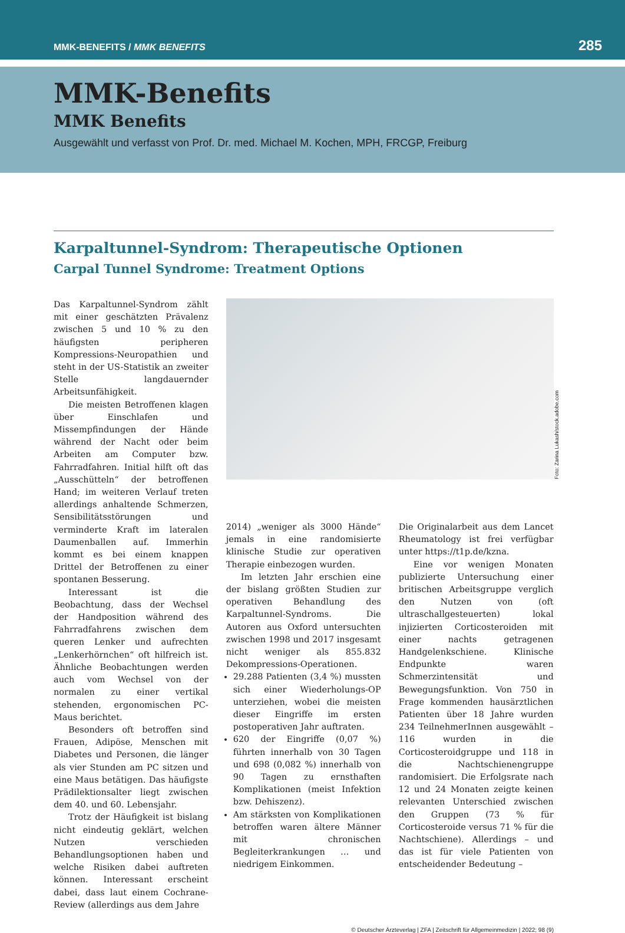MMK-BENEFITS / MMK BENEFITS 285
MMK-Benefits
MMK Benefits
Ausgewählt und verfasst von Prof. Dr. med. Michael M. Kochen, MPH, FRCGP, Freiburg
Karpaltunnel-Syndrom: Therapeutische Optionen
Carpal Tunnel Syndrome: Treatment Options
Das Karpaltunnel-Syndrom zählt mit einer geschätzten Prävalenz zwischen 5 und 10 % zu den häufigsten peripheren Kompressions-Neuropathien und steht in der US-Statistik an zweiter Stelle langdauernder Arbeitsunfähigkeit.
Die meisten Betroffenen klagen über Einschlafen und Missempfindungen der Hände während der Nacht oder beim Arbeiten am Computer bzw. Fahrradfahren. Initial hilft oft das „Ausschütteln“ der betroffenen Hand; im weiteren Verlauf treten allerdings anhaltende Schmerzen, Sensibilitätsstörungen und verminderte Kraft im lateralen Daumenballen auf. Immerhin kommt es bei einem knappen Drittel der Betroffenen zu einer spontanen Besserung.
Interessant ist die Beobachtung, dass der Wechsel der Handposition während des Fahrradfahrens zwischen dem queren Lenker und aufrechten „Lenkerhörnchen“ oft hilfreich ist. Ähnliche Beobachtungen werden auch vom Wechsel von der normalen zu einer vertikal stehenden, ergonomischen PC-Maus berichtet.
Besonders oft betroffen sind Frauen, Adipöse, Menschen mit Diabetes und Personen, die länger als vier Stunden am PC sitzen und eine Maus betätigen. Das häufigste Prädilektionsalter liegt zwischen dem 40. und 60. Lebensjahr.
Trotz der Häufigkeit ist bislang nicht eindeutig geklärt, welchen Nutzen verschieden Behandlungsoptionen haben und welche Risiken dabei auftreten können. Interessant erscheint dabei, dass laut einem Cochrane-Review (allerdings aus dem Jahre
Foto: Zarina Lukash/stock.adobe.com
2014) „weniger als 3000 Hände“ jemals in eine randomisierte klinische Studie zur operativen Therapie einbezogen wurden.
Im letzten Jahr erschien eine der bislang größten Studien zur operativen Behandlung des Karpaltunnel-Syndroms. Die Autoren aus Oxford untersuchten zwischen 1998 und 2017 insgesamt nicht weniger als 855.832 Dekompressions-Operationen.
29.288 Patienten (3,4 %) mussten sich einer Wiederholungs-OP unterziehen, wobei die meisten dieser Eingriffe im ersten postoperativen Jahr auftraten.
620 der Eingriffe (0,07 %) führten innerhalb von 30 Tagen und 698 (0,082 %) innerhalb von 90 Tagen zu ernsthaften Komplikationen (meist Infektion bzw. Dehiszenz).
Am stärksten von Komplikationen betroffen waren ältere Männer mit chronischen Begleiterkrankungen … und niedrigem Einkommen.
Die Originalarbeit aus dem Lancet Rheumatology ist frei verfügbar unter https://t1p.de/kzna.
Eine vor wenigen Monaten publizierte Untersuchung einer britischen Arbeitsgruppe verglich den Nutzen von (oft ultraschallgesteuerten) lokal injizierten Corticosteroiden mit einer nachts getragenen Handgelenkschiene. Klinische Endpunkte waren Schmerzintensität und Bewegungsfunktion. Von 750 in Frage kommenden hausärztlichen Patienten über 18 Jahre wurden 234 TeilnehmerInnen ausgewählt – 116 wurden in die Corticosteroidgruppe und 118 in die Nachtschienengruppe randomisiert. Die Erfolgsrate nach 12 und 24 Monaten zeigte keinen relevanten Unterschied zwischen den Gruppen (73 % für Corticosteroide versus 71 % für die Nachtschiene). Allerdings – und das ist für viele Patienten von entscheidender Bedeutung –
© Deutscher Ärzteverlag | ZFA | Zeitschrift für Allgemeinmedizin | 2022; 98 (9)